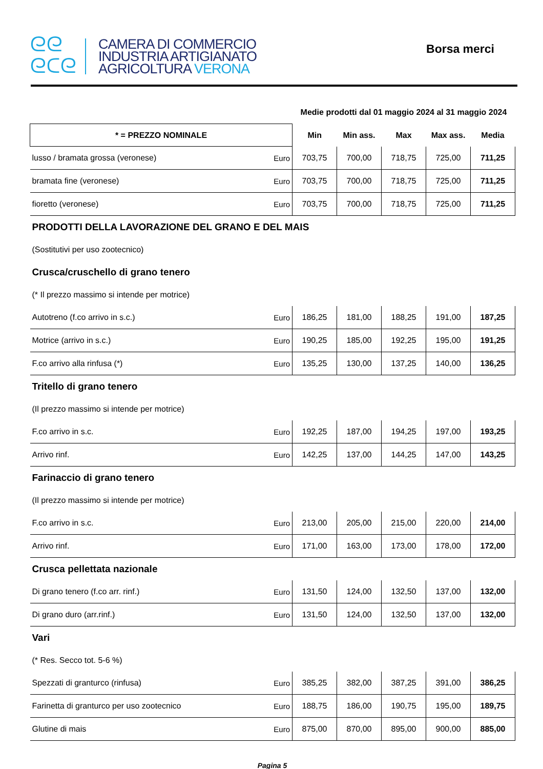ᘓᘓ
ᘓᑕᘓ
CAMERA DI COMMERCIO
INDUSTRIA ARTIGIANATO
AGRICOLTURA VERONA
Borsa merci
| | | Medie prodotti dal 01 maggio 2024 al 31 maggio 2024 | | | | |
| * = PREZZO NOMINALE | | Min | Min ass. | Max | Max ass. | Media |
| lusso / bramata grossa (veronese) | Euro | 703,75 | 700,00 | 718,75 | 725,00 | 711,25 |
| bramata fine (veronese) | Euro | 703,75 | 700,00 | 718,75 | 725,00 | 711,25 |
| fioretto (veronese) | Euro | 703,75 | 700,00 | 718,75 | 725,00 | 711,25 |
| PRODOTTI DELLA LAVORAZIONE DEL GRANO E DEL MAIS | | | | | | |
| (Sostitutivi per uso zootecnico) | | | | | | |
| Crusca/cruschello di grano tenero | | | | | | |
| (* Il prezzo massimo si intende per motrice) | | | | | | |
| Autotreno (f.co arrivo in s.c.) | Euro | 186,25 | 181,00 | 188,25 | 191,00 | 187,25 |
| Motrice (arrivo in s.c.) | Euro | 190,25 | 185,00 | 192,25 | 195,00 | 191,25 |
| F.co arrivo alla rinfusa (*) | Euro | 135,25 | 130,00 | 137,25 | 140,00 | 136,25 |
| Tritello di grano tenero | | | | | | |
| (Il prezzo massimo si intende per motrice) | | | | | | |
| F.co arrivo in s.c. | Euro | 192,25 | 187,00 | 194,25 | 197,00 | 193,25 |
| Arrivo rinf. | Euro | 142,25 | 137,00 | 144,25 | 147,00 | 143,25 |
| Farinaccio di grano tenero | | | | | | |
| (Il prezzo massimo si intende per motrice) | | | | | | |
| F.co arrivo in s.c. | Euro | 213,00 | 205,00 | 215,00 | 220,00 | 214,00 |
| Arrivo rinf. | Euro | 171,00 | 163,00 | 173,00 | 178,00 | 172,00 |
| Crusca pellettata nazionale | | | | | | |
| Di grano tenero (f.co arr. rinf.) | Euro | 131,50 | 124,00 | 132,50 | 137,00 | 132,00 |
| Di grano duro (arr.rinf.) | Euro | 131,50 | 124,00 | 132,50 | 137,00 | 132,00 |
| Vari | | | | | | |
| (* Res. Secco tot. 5-6 %) | | | | | | |
| Spezzati di granturco (rinfusa) | Euro | 385,25 | 382,00 | 387,25 | 391,00 | 386,25 |
| Farinetta di granturco per uso zootecnico | Euro | 188,75 | 186,00 | 190,75 | 195,00 | 189,75 |
| Glutine di mais | Euro | 875,00 | 870,00 | 895,00 | 900,00 | 885,00 |
Pagina 5